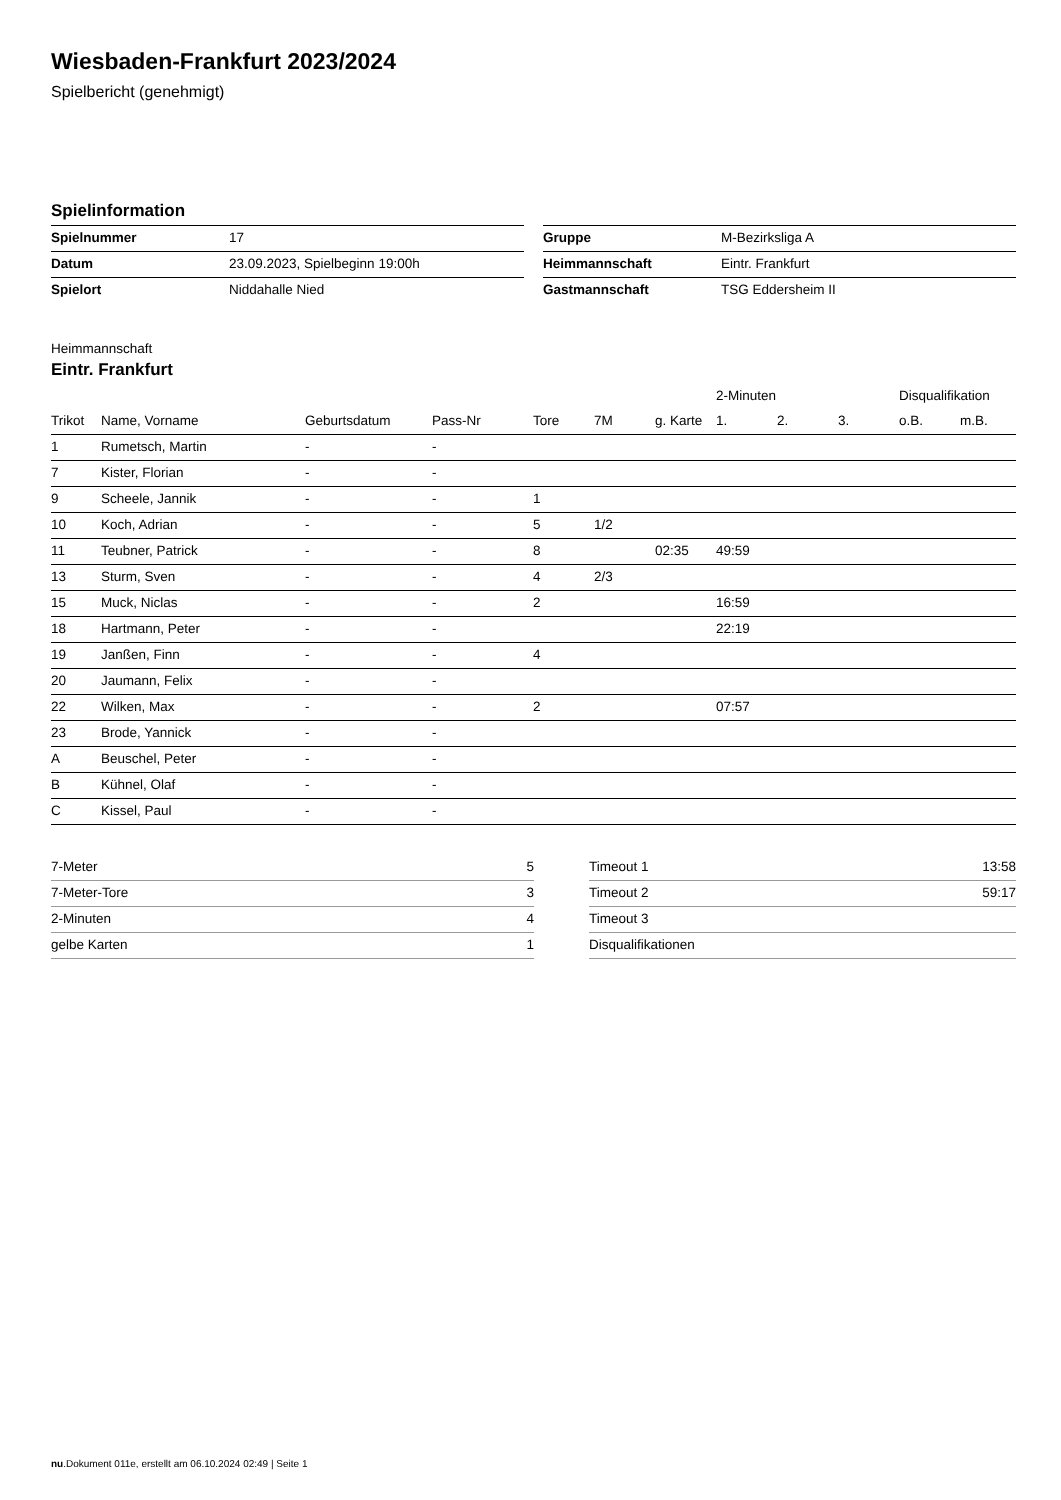Wiesbaden-Frankfurt 2023/2024
Spielbericht (genehmigt)
Spielinformation
| Spielnummer | 17 |
| Datum | 23.09.2023, Spielbeginn 19:00h |
| Spielort | Niddahalle Nied |
| Gruppe | M-Bezirksliga A |
| Heimmannschaft | Eintr. Frankfurt |
| Gastmannschaft | TSG Eddersheim II |
Heimmannschaft
Eintr. Frankfurt
| | | | | | | | 2-Minuten | | | Disqualifikation | |
| --- | --- | --- | --- | --- | --- | --- | --- | --- | --- | --- | --- |
| Trikot | Name, Vorname | Geburtsdatum | Pass-Nr | Tore | 7M | g. Karte | 1. | 2. | 3. | o.B. | m.B. |
| 1 | Rumetsch, Martin | - | - | | | | | | | | |
| 7 | Kister, Florian | - | - | | | | | | | | |
| 9 | Scheele, Jannik | - | - | 1 | | | | | | | |
| 10 | Koch, Adrian | - | - | 5 | 1/2 | | | | | | |
| 11 | Teubner, Patrick | - | - | 8 | | 02:35 | 49:59 | | | | |
| 13 | Sturm, Sven | - | - | 4 | 2/3 | | | | | | |
| 15 | Muck, Niclas | - | - | 2 | | | 16:59 | | | | |
| 18 | Hartmann, Peter | - | - | | | | 22:19 | | | | |
| 19 | Janßen, Finn | - | - | 4 | | | | | | | |
| 20 | Jaumann, Felix | - | - | | | | | | | | |
| 22 | Wilken, Max | - | - | 2 | | | 07:57 | | | | |
| 23 | Brode, Yannick | - | - | | | | | | | | |
| A | Beuschel, Peter | - | - | | | | | | | | |
| B | Kühnel, Olaf | - | - | | | | | | | | |
| C | Kissel, Paul | - | - | | | | | | | | |
| 7-Meter | 5 |
| 7-Meter-Tore | 3 |
| 2-Minuten | 4 |
| gelbe Karten | 1 |
| Timeout 1 | 13:58 |
| Timeout 2 | 59:17 |
| Timeout 3 | |
| Disqualifikationen | |
nu.Dokument 011e, erstellt am 06.10.2024 02:49 | Seite 1